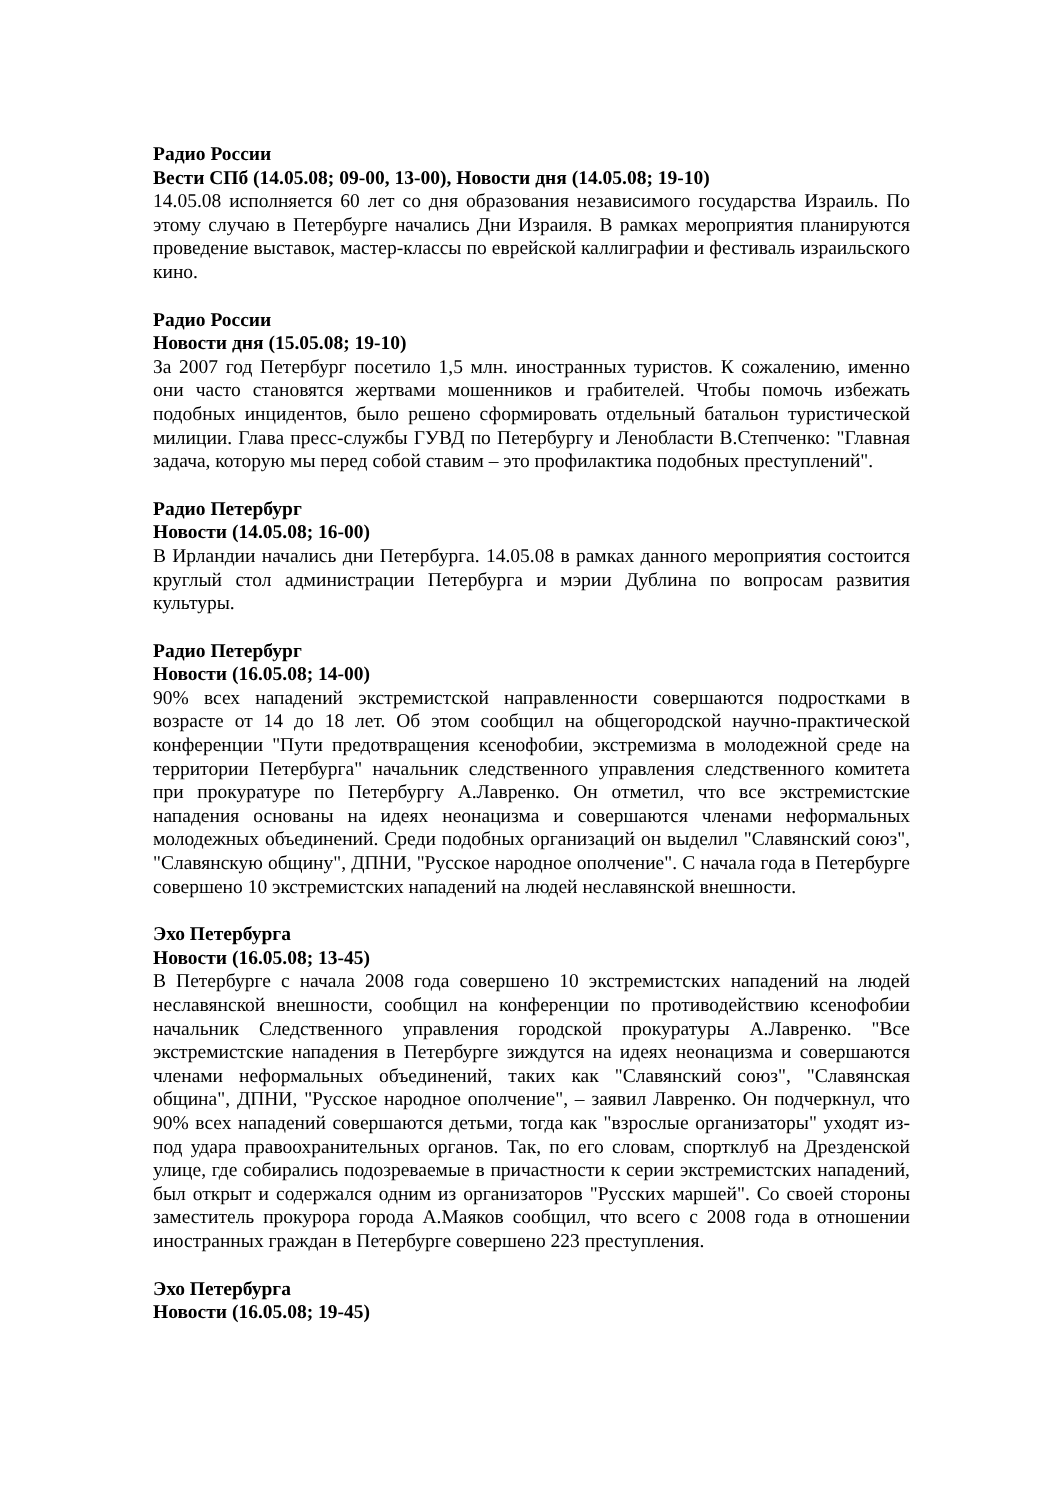Радио России
Вести СПб (14.05.08; 09-00, 13-00), Новости дня (14.05.08; 19-10)
14.05.08 исполняется 60 лет со дня образования независимого государства Израиль. По этому случаю в Петербурге начались Дни Израиля. В рамках мероприятия планируются проведение выставок, мастер-классы по еврейской каллиграфии и фестиваль израильского кино.
Радио России
Новости дня (15.05.08; 19-10)
За 2007 год Петербург посетило 1,5 млн. иностранных туристов. К сожалению, именно они часто становятся жертвами мошенников и грабителей. Чтобы помочь избежать подобных инцидентов, было решено сформировать отдельный батальон туристической милиции. Глава пресс-службы ГУВД по Петербургу и Ленобласти В.Степченко: "Главная задача, которую мы перед собой ставим – это профилактика подобных преступлений".
Радио Петербург
Новости (14.05.08; 16-00)
В Ирландии начались дни Петербурга. 14.05.08 в рамках данного мероприятия состоится круглый стол администрации Петербурга и мэрии Дублина по вопросам развития культуры.
Радио Петербург
Новости (16.05.08; 14-00)
90% всех нападений экстремистской направленности совершаются подростками в возрасте от 14 до 18 лет. Об этом сообщил на общегородской научно-практической конференции "Пути предотвращения ксенофобии, экстремизма в молодежной среде на территории Петербурга" начальник следственного управления следственного комитета при прокуратуре по Петербургу А.Лавренко. Он отметил, что все экстремистские нападения основаны на идеях неонацизма и совершаются членами неформальных молодежных объединений. Среди подобных организаций он выделил "Славянский союз", "Славянскую общину", ДПНИ, "Русское народное ополчение". С начала года в Петербурге совершено 10 экстремистских нападений на людей неславянской внешности.
Эхо Петербурга
Новости (16.05.08; 13-45)
В Петербурге с начала 2008 года совершено 10 экстремистских нападений на людей неславянской внешности, сообщил на конференции по противодействию ксенофобии начальник Следственного управления городской прокуратуры А.Лавренко. "Все экстремистские нападения в Петербурге зиждутся на идеях неонацизма и совершаются членами неформальных объединений, таких как "Славянский союз", "Славянская община", ДПНИ, "Русское народное ополчение", – заявил Лавренко. Он подчеркнул, что 90% всех нападений совершаются детьми, тогда как "взрослые организаторы" уходят из-под удара правоохранительных органов. Так, по его словам, спортклуб на Дрезденской улице, где собирались подозреваемые в причастности к серии экстремистских нападений, был открыт и содержался одним из организаторов "Русских маршей". Со своей стороны заместитель прокурора города А.Маяков сообщил, что всего с 2008 года в отношении иностранных граждан в Петербурге совершено 223 преступления.
Эхо Петербурга
Новости (16.05.08; 19-45)